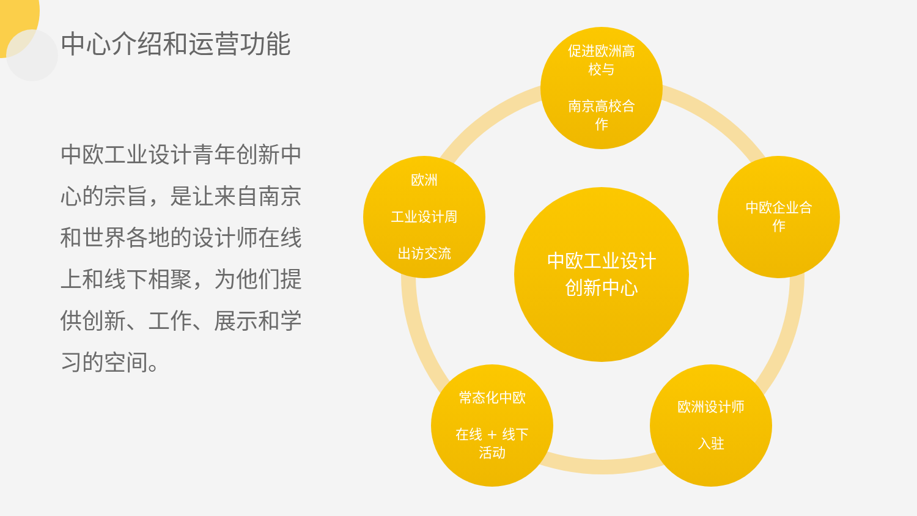中心介绍和运营功能
中欧工业设计青年创新中心的宗旨，是让来自南京和世界各地的设计师在线上和线下相聚，为他们提供创新、工作、展示和学习的空间。
促进欧洲高
校与
南京高校合
作
欧洲
工业设计周
出访交流
中欧企业合
作
中欧工业设计
创新中心
常态化中欧
在线 + 线下
活动
欧洲设计师
入驻